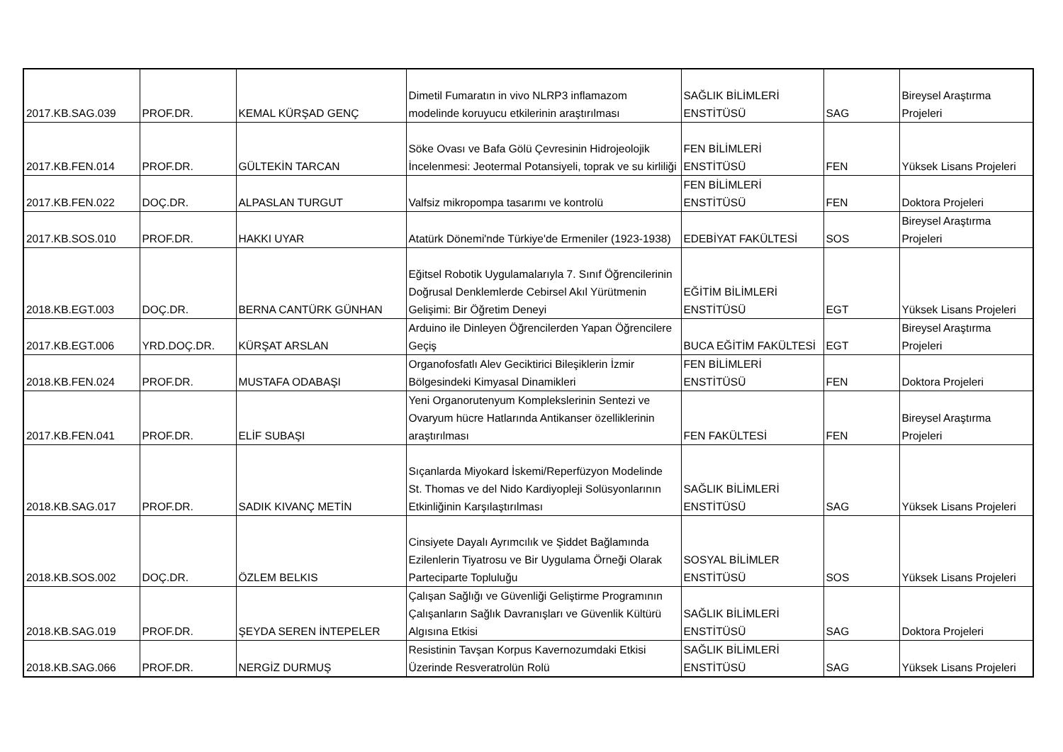| 2017.KB.SAG.039 | PROF.DR. | KEMAL KÜRŞAD GENÇ | Dimetil Fumaratın in vivo NLRP3 inflamazom modelinde koruyucu etkilerinin araştırılması | SAĞLIK BİLİMLERİ ENSTİTÜSÜ | SAG | Bireysel Araştırma Projeleri |
| 2017.KB.FEN.014 | PROF.DR. | GÜLTEKİN TARCAN | Söke Ovası ve Bafa Gölü Çevresinin Hidrojeolojik İncelenmesi: Jeotermal Potansiyeli, toprak ve su kirliliği | FEN BİLİMLERİ ENSTİTÜSÜ | FEN | Yüksek Lisans Projeleri |
| 2017.KB.FEN.022 | DOÇ.DR. | ALPASLAN TURGUT | Valfsiz mikropompa tasarımı ve kontrolü | FEN BİLİMLERİ ENSTİTÜSÜ | FEN | Doktora Projeleri |
| 2017.KB.SOS.010 | PROF.DR. | HAKKI UYAR | Atatürk Dönemi'nde Türkiye'de Ermeniler (1923-1938) | EDEBİYAT FAKÜLTESİ | SOS | Bireysel Araştırma Projeleri |
| 2018.KB.EGT.003 | DOÇ.DR. | BERNA CANTÜRK GÜNHAN | Eğitsel Robotik Uygulamalarıyla 7. Sınıf Öğrencilerinin Doğrusal Denklemlerde Cebirsel Akıl Yürütmenin Gelişimi: Bir Öğretim Deneyi | EĞİTİM BİLİMLERİ ENSTİTÜSÜ | EGT | Yüksek Lisans Projeleri |
| 2017.KB.EGT.006 | YRD.DOÇ.DR. | KÜRŞAT ARSLAN | Arduino ile Dinleyen Öğrencilerden Yapan Öğrencilere Geçiş | BUCA EĞİTİM FAKÜLTESİ | EGT | Bireysel Araştırma Projeleri |
| 2018.KB.FEN.024 | PROF.DR. | MUSTAFA ODABAŞI | Organofosfatlı Alev Geciktirici Bileşiklerin İzmir Bölgesindeki Kimyasal Dinamikleri | FEN BİLİMLERİ ENSTİTÜSÜ | FEN | Doktora Projeleri |
| 2017.KB.FEN.041 | PROF.DR. | ELİF SUBAŞI | Yeni Organorutenyum Komplekslerinin Sentezi ve Ovaryum hücre Hatlarında Antikanser özelliklerinin araştırılması | FEN FAKÜLTESİ | FEN | Bireysel Araştırma Projeleri |
| 2018.KB.SAG.017 | PROF.DR. | SADIK KIVANÇ METİN | Sıçanlarda Miyokard İskemi/Reperfüzyon Modelinde St. Thomas ve del Nido Kardiyopleji Solüsyonlarının Etkinliğinin Karşılaştırılması | SAĞLIK BİLİMLERİ ENSTİTÜSÜ | SAG | Yüksek Lisans Projeleri |
| 2018.KB.SOS.002 | DOÇ.DR. | ÖZLEM BELKIS | Cinsiyete Dayalı Ayrımcılık ve Şiddet Bağlamında Ezilenlerin Tiyatrosu ve Bir Uygulama Örneği Olarak Parteciparte Topluluğu | SOSYAL BİLİMLER ENSTİTÜSÜ | SOS | Yüksek Lisans Projeleri |
| 2018.KB.SAG.019 | PROF.DR. | ŞEYDA SEREN İNTEPELER | Çalışan Sağlığı ve Güvenliği Geliştirme Programının Çalışanların Sağlık Davranışları ve Güvenlik Kültürü Algısına Etkisi | SAĞLIK BİLİMLERİ ENSTİTÜSÜ | SAG | Doktora Projeleri |
| 2018.KB.SAG.066 | PROF.DR. | NERGİZ DURMUŞ | Resistinin Tavşan Korpus Kavernozumdaki Etkisi Üzerinde Resveratrolün Rolü | SAĞLIK BİLİMLERİ ENSTİTÜSÜ | SAG | Yüksek Lisans Projeleri |